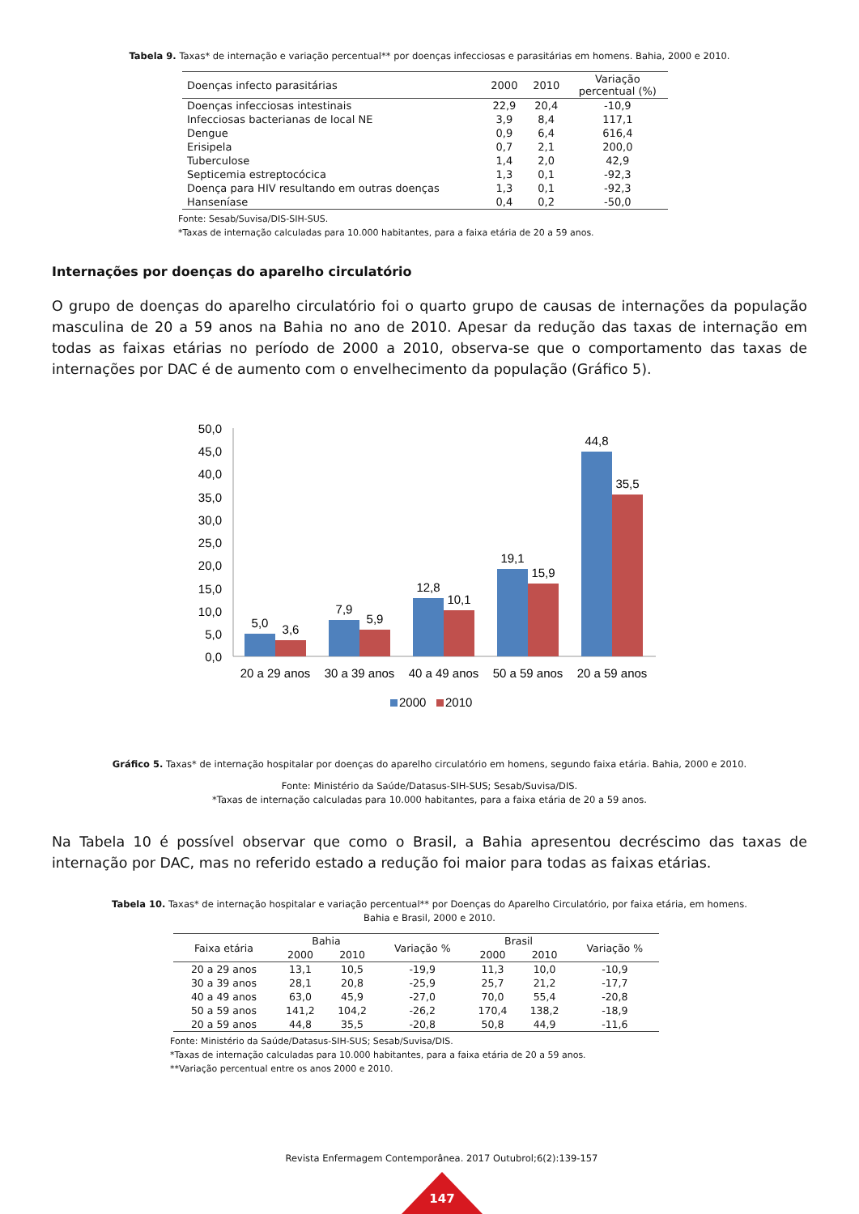Tabela 9. Taxas* de internação e variação percentual** por doenças infecciosas e parasitárias em homens. Bahia, 2000 e 2010.
| Doenças infecto parasitárias | 2000 | 2010 | Variação percentual (%) |
| --- | --- | --- | --- |
| Doenças infecciosas intestinais | 22,9 | 20,4 | -10,9 |
| Infecciosas bacterianas de local NE | 3,9 | 8,4 | 117,1 |
| Dengue | 0,9 | 6,4 | 616,4 |
| Erisipela | 0,7 | 2,1 | 200,0 |
| Tuberculose | 1,4 | 2,0 | 42,9 |
| Septicemia estreptocócica | 1,3 | 0,1 | -92,3 |
| Doença para HIV resultando em outras doenças | 1,3 | 0,1 | -92,3 |
| Hanseníase | 0,4 | 0,2 | -50,0 |
Fonte: Sesab/Suvisa/DIS-SIH-SUS.
*Taxas de internação calculadas para 10.000 habitantes, para a faixa etária de 20 a 59 anos.
Internações por doenças do aparelho circulatório
O grupo de doenças do aparelho circulatório foi o quarto grupo de causas de internações da população masculina de 20 a 59 anos na Bahia no ano de 2010. Apesar da redução das taxas de internação em todas as faixas etárias no período de 2000 a 2010, observa-se que o comportamento das taxas de internações por DAC é de aumento com o envelhecimento da população (Gráfico 5).
50,0
45,0
40,0
35,0
30,0
25,0
20,0
15,0
10,0
5,0
0,0
5,0
3,6
7,9
5,9
12,8
10,1
19,1
15,9
44,8
35,5
20 a 29 anos
30 a 39 anos
40 a 49 anos
50 a 59 anos
20 a 59 anos
2000
2010
Gráfico 5. Taxas* de internação hospitalar por doenças do aparelho circulatório em homens, segundo faixa etária. Bahia, 2000 e 2010.
Fonte: Ministério da Saúde/Datasus-SIH-SUS; Sesab/Suvisa/DIS.
*Taxas de internação calculadas para 10.000 habitantes, para a faixa etária de 20 a 59 anos.
Na Tabela 10 é possível observar que como o Brasil, a Bahia apresentou decréscimo das taxas de internação por DAC, mas no referido estado a redução foi maior para todas as faixas etárias.
Tabela 10. Taxas* de internação hospitalar e variação percentual** por Doenças do Aparelho Circulatório, por faixa etária, em homens.
Bahia e Brasil, 2000 e 2010.
| Faixa etária | Bahia | | Variação % | Brasil | | Variação % |
| --- | --- | --- | --- | --- | --- | --- |
| | 2000 | 2010 | | 2000 | 2010 | |
| 20 a 29 anos | 13,1 | 10,5 | -19,9 | 11,3 | 10,0 | -10,9 |
| 30 a 39 anos | 28,1 | 20,8 | -25,9 | 25,7 | 21,2 | -17,7 |
| 40 a 49 anos | 63,0 | 45,9 | -27,0 | 70,0 | 55,4 | -20,8 |
| 50 a 59 anos | 141,2 | 104,2 | -26,2 | 170,4 | 138,2 | -18,9 |
| 20 a 59 anos | 44,8 | 35,5 | -20,8 | 50,8 | 44,9 | -11,6 |
Fonte: Ministério da Saúde/Datasus-SIH-SUS; Sesab/Suvisa/DIS.
*Taxas de internação calculadas para 10.000 habitantes, para a faixa etária de 20 a 59 anos.
**Variação percentual entre os anos 2000 e 2010.
Revista Enfermagem Contemporânea. 2017 Outubrol;6(2):139-157
147